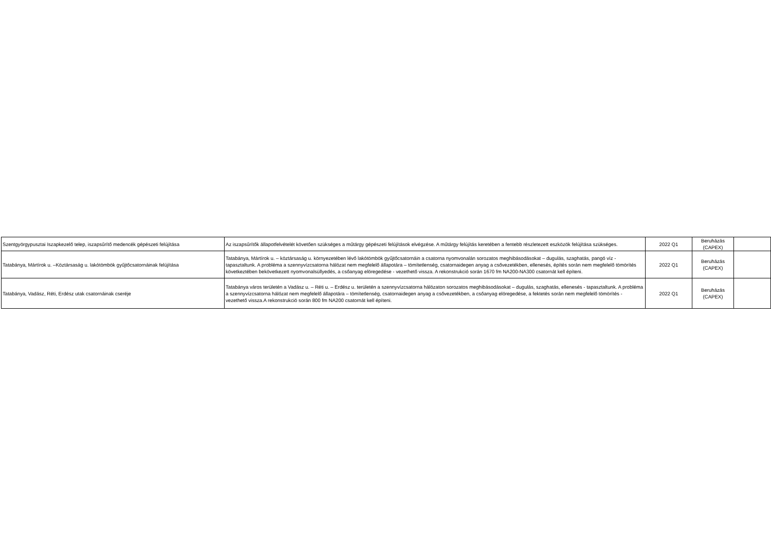| Szentgyörgypusztai Iszapkezelő telep, iszapsűrítő medencék gépészeti felújítása | Az iszapsűrítők állapotfelvételét követően szükséges a műtárgy gépészeti felújítások elvégzése. A műtárgy felújítás keretében a fentebb részletezett eszközök felújítása szükséges. | 2022 Q1 | Beruházás (CAPEX) | |
| Tatabánya, Mártírok u. –Köztársaság u. lakótömbök gyűjtőcsatornáinak felújítása | Tatabánya, Mártírok u. – köztársaság u. környezetében lévő lakótömbök gyűjtőcsatornáin a csatorna nyomvonalán sorozatos meghibásodásokat – dugulás, szaghatás, pangó víz - tapasztaltunk. A probléma a szennyvízcsatorna hálózat nem megfelelő állapotára – tömítetlenség, csatornaidegen anyag a csővezetékben, ellenesés, építés során nem megfelelő tömörítés következtében bekövetkezett nyomvonalsüllyedés, a csőanyag elöregedése - vezethető vissza. A rekonstrukció során 1670 fm NA200-NA300 csatornát kell építeni. | 2022 Q1 | Beruházás (CAPEX) | |
| Tatabánya, Vadász, Réti, Erdész utak csatornáinak cseréje | Tatabánya város területén a Vadász u. – Réti u. – Erdész u. területén a szennyvízcsatorna hálózaton sorozatos meghibásodásokat – dugulás, szaghatás, ellenesés - tapasztaltunk. A probléma a szennyvízcsatorna hálózat nem megfelelő állapotára – tömítetlenség, csatornaidegen anyag a csővezetékben, a csőanyag elöregedése, a fektetés során nem megfelelő tömörítés - vezethető vissza.A rekonstrukció során 800 fm NA200 csatornát kell építeni. | 2022 Q1 | Beruházás (CAPEX) | |